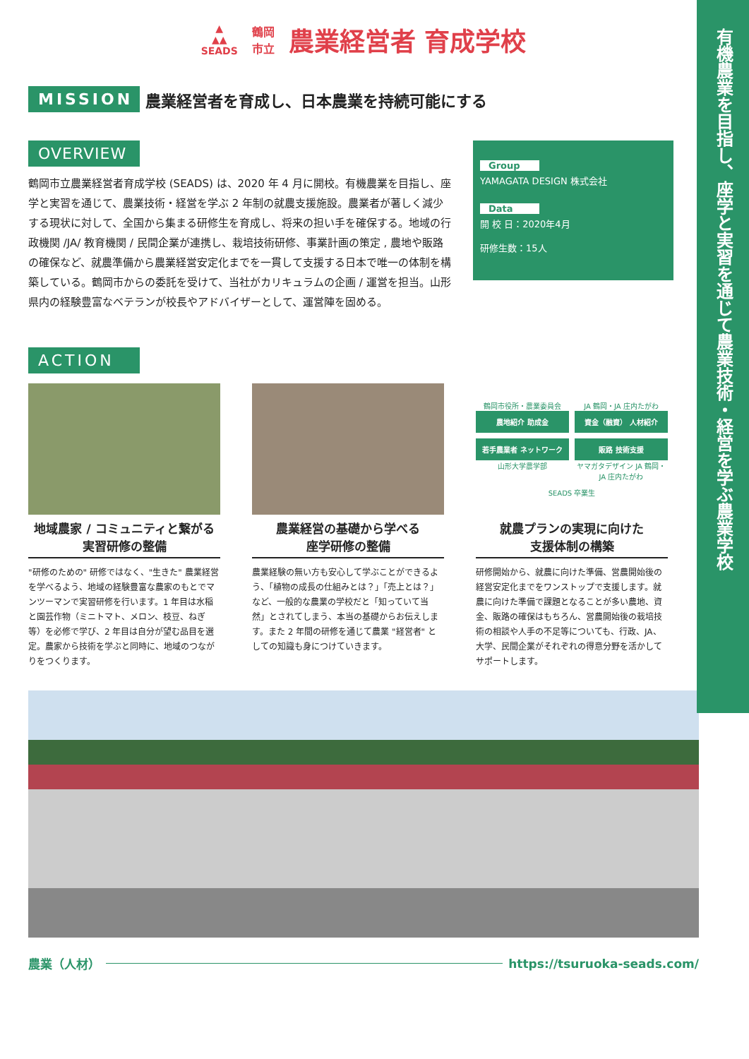有機農業を目指し、座学と実習を通じて農業技術・経営を学ぶ農業学校
▲
▲▲
SEADS
鶴岡
市立
農業経営者 育成学校
MISSION 農業経営者を育成し、日本農業を持続可能にする
OVERVIEW
鶴岡市立農業経営者育成学校 (SEADS) は、2020 年 4 月に開校。有機農業を目指し、座学と実習を通じて、農業技術・経営を学ぶ 2 年制の就農支援施設。農業者が著しく減少する現状に対して、全国から集まる研修生を育成し、将来の担い手を確保する。地域の行政機関 /JA/ 教育機関 / 民間企業が連携し、栽培技術研修、事業計画の策定 , 農地や販路の確保など、就農準備から農業経営安定化までを一貫して支援する日本で唯一の体制を構築している。鶴岡市からの委託を受けて、当社がカリキュラムの企画 / 運営を担当。山形県内の経験豊富なベテランが校長やアドバイザーとして、運営陣を固める。
Group
YAMAGATA DESIGN 株式会社
Data
開 校 日：2020年4月
研修生数：15人
ACTION
地域農家 / コミュニティと繋がる
実習研修の整備
"研修のための" 研修ではなく、"生きた" 農業経営を学べるよう、地域の経験豊富な農家のもとでマンツーマンで実習研修を行います。1 年目は水稲と園芸作物（ミニトマト、メロン、枝豆、ねぎ等）を必修で学び、2 年目は自分が望む品目を選定。農家から技術を学ぶと同時に、地域のつながりをつくります。
農業経営の基礎から学べる
座学研修の整備
農業経験の無い方も安心して学ぶことができるよう、「植物の成長の仕組みとは？」「売上とは？」など、一般的な農業の学校だと「知っていて当然」とされてしまう、本当の基礎からお伝えします。また 2 年間の研修を通じて農業 "経営者" としての知識も身につけていきます。
鶴岡市役所・農業委員会
農地紹介 助成金
JA 鶴岡・JA 庄内たがわ
資金（融資） 人材紹介
若手農業者 ネットワーク
山形大学農学部
販路 技術支援
ヤマガタデザイン JA 鶴岡・JA 庄内たがわ
SEADS 卒業生
就農プランの実現に向けた
支援体制の構築
研修開始から、就農に向けた準備、営農開始後の経営安定化までをワンストップで支援します。就農に向けた準備で課題となることが多い農地、資金、販路の確保はもちろん、営農開始後の栽培技術の相談や人手の不足等についても、行政、JA、大学、民間企業がそれぞれの得意分野を活かしてサポートします。
農業（人材） https://tsuruoka-seads.com/